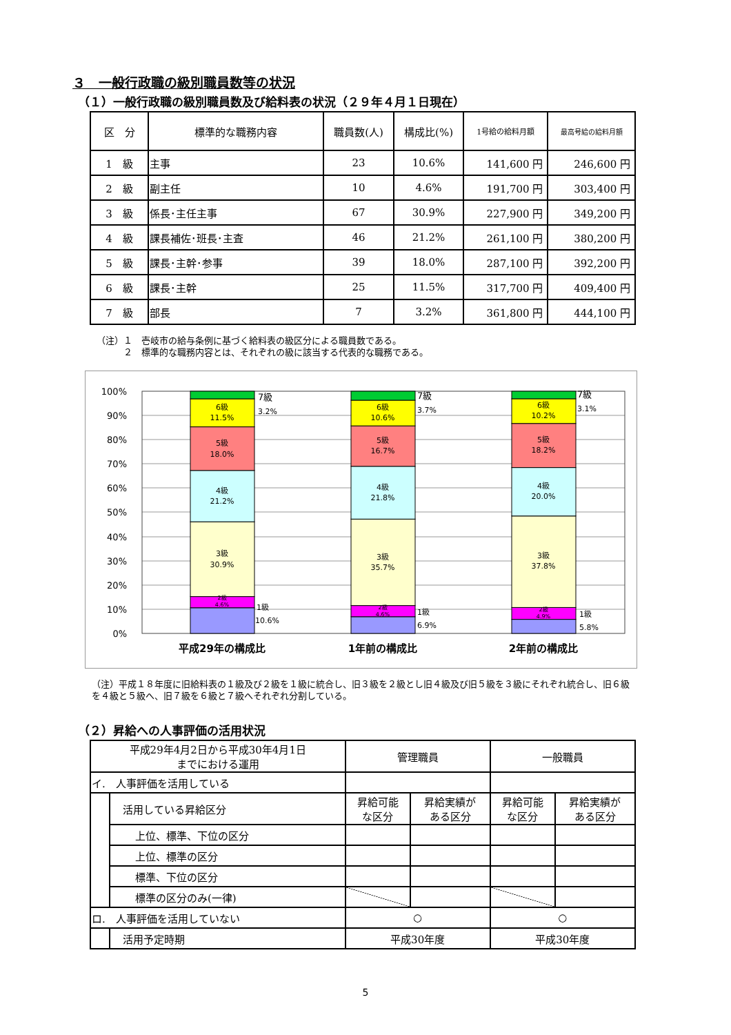３　一般行政職の級別職員数等の状況
（１）一般行政職の級別職員数及び給料表の状況（２９年４月１日現在）
| 区 分 | 標準的な職務内容 | 職員数(人) | 構成比(%) | 1号給の給料月額 | 最高号給の給料月額 |
| --- | --- | --- | --- | --- | --- |
| 1 級 | 主事 | 23 | 10.6% | 141,600 円 | 246,600 円 |
| 2 級 | 副主任 | 10 | 4.6% | 191,700 円 | 303,400 円 |
| 3 級 | 係長･主任主事 | 67 | 30.9% | 227,900 円 | 349,200 円 |
| 4 級 | 課長補佐･班長･主査 | 46 | 21.2% | 261,100 円 | 380,200 円 |
| 5 級 | 課長･主幹･参事 | 39 | 18.0% | 287,100 円 | 392,200 円 |
| 6 級 | 課長･主幹 | 25 | 11.5% | 317,700 円 | 409,400 円 |
| 7 級 | 部長 | 7 | 3.2% | 361,800 円 | 444,100 円 |
（注）１　壱岐市の給与条例に基づく給料表の級区分による職員数である。
　　　２　標準的な職務内容とは、それぞれの級に該当する代表的な職務である。
100%
90%
80%
70%
60%
50%
40%
30%
20%
10%
0%
6級
11.5%
5級
18.0%
4級
21.2%
3級
30.9%
2級
4.6%
6級
10.6%
5級
16.7%
4級
21.8%
3級
35.7%
2級
4.6%
6級
10.2%
5級
18.2%
4級
20.0%
3級
37.8%
2級
4.9%
7級
3.2%
1級
10.6%
7級
3.7%
1級
6.9%
7級
3.1%
1級
5.8%
平成29年の構成比
1年前の構成比
2年前の構成比
（注）平成１８年度に旧給料表の１級及び２級を１級に統合し、旧３級を２級とし旧４級及び旧５級を３級にそれぞれ統合し、旧６級を４級と５級へ、旧７級を６級と７級へそれぞれ分割している。
（２）昇給への人事評価の活用状況
| 平成29年4月2日から平成30年4月1日 までにおける運用 | | 管理職員 | | 一般職員 | |
| イ. 人事評価を活用している | | | | | |
| | 活用している昇給区分 | 昇給可能 な区分 | 昇給実績が ある区分 | 昇給可能 な区分 | 昇給実績が ある区分 |
| | 上位、標準、下位の区分 | | | | |
| | 上位、標準の区分 | | | | |
| | 標準、下位の区分 | | | | |
| | 標準の区分のみ(一律) | | | | |
| ロ. 人事評価を活用していない | | ○ | | ○ | |
| | 活用予定時期 | 平成30年度 | | 平成30年度 | |
5